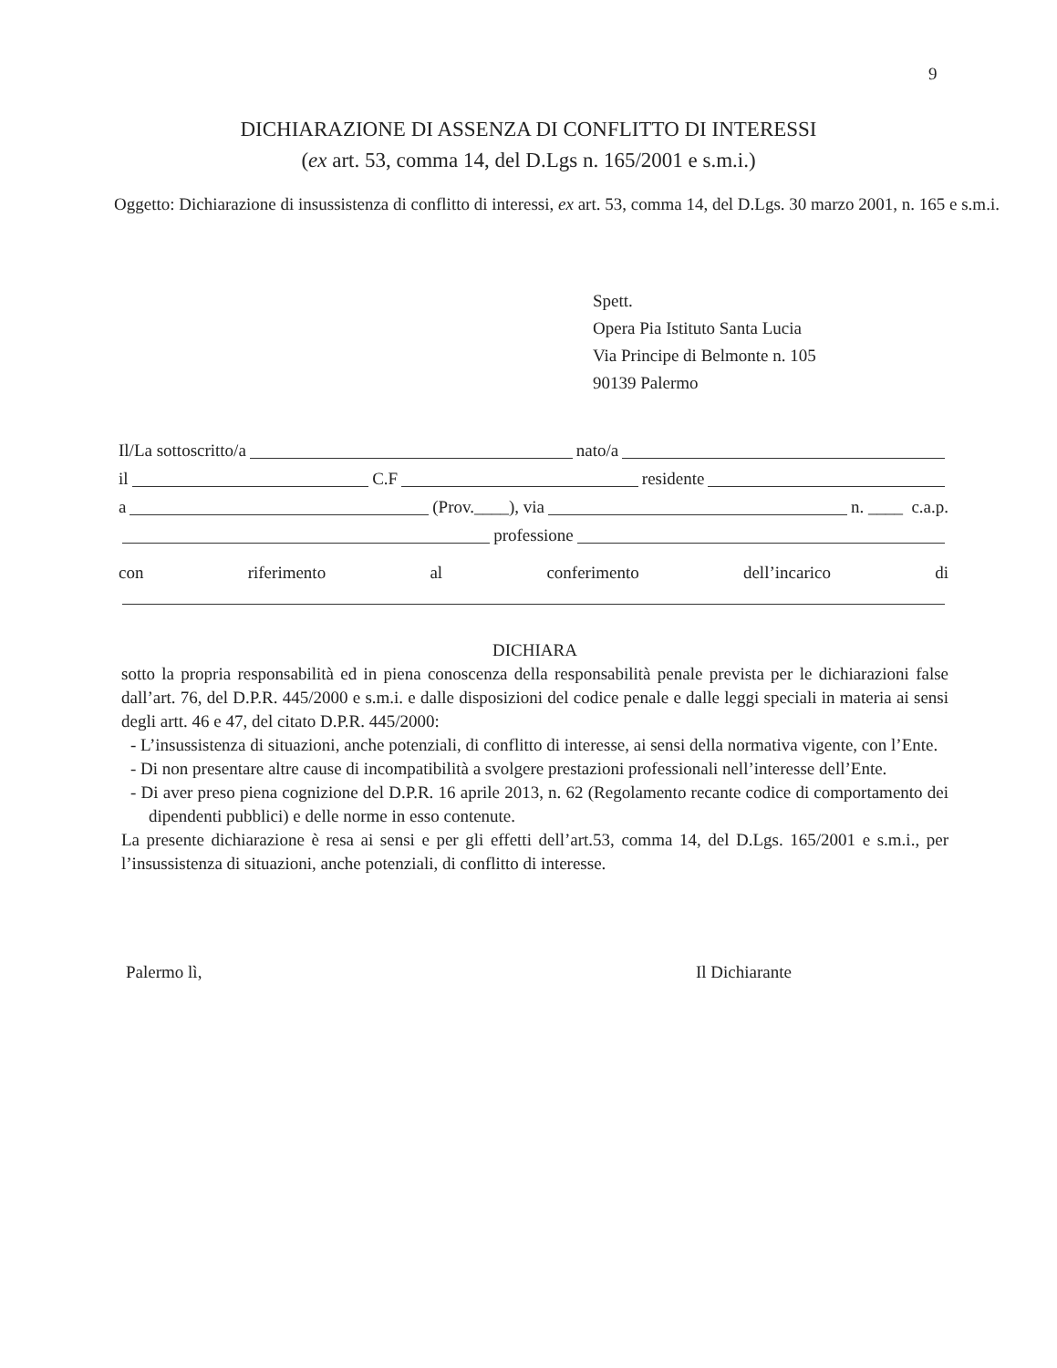9
DICHIARAZIONE DI ASSENZA DI CONFLITTO DI INTERESSI
(ex art. 53, comma 14, del D.Lgs n. 165/2001 e s.m.i.)
Oggetto: Dichiarazione di insussistenza di conflitto di interessi, ex art. 53, comma 14, del D.Lgs. 30 marzo 2001, n. 165 e s.m.i.
Spett.
Opera Pia Istituto Santa Lucia
Via Principe di Belmonte n. 105
90139 Palermo
Il/La sottoscritto/a nato/a
il C.F residente
a (Prov.____), via n. ____ c.a.p.
professione
con riferimento al conferimento dell’incarico di
DICHIARA
sotto la propria responsabilità ed in piena conoscenza della responsabilità penale prevista per le dichiarazioni false dall’art. 76, del D.P.R. 445/2000 e s.m.i. e dalle disposizioni del codice penale e dalle leggi speciali in materia ai sensi degli artt. 46 e 47, del citato D.P.R. 445/2000:
- L’insussistenza di situazioni, anche potenziali, di conflitto di interesse, ai sensi della normativa vigente, con l’Ente.
- Di non presentare altre cause di incompatibilità a svolgere prestazioni professionali nell’interesse dell’Ente.
- Di aver preso piena cognizione del D.P.R. 16 aprile 2013, n. 62 (Regolamento recante codice di comportamento dei dipendenti pubblici) e delle norme in esso contenute.
La presente dichiarazione è resa ai sensi e per gli effetti dell’art.53, comma 14, del D.Lgs. 165/2001 e s.m.i., per l’insussistenza di situazioni, anche potenziali, di conflitto di interesse.
Palermo lì, Il Dichiarante